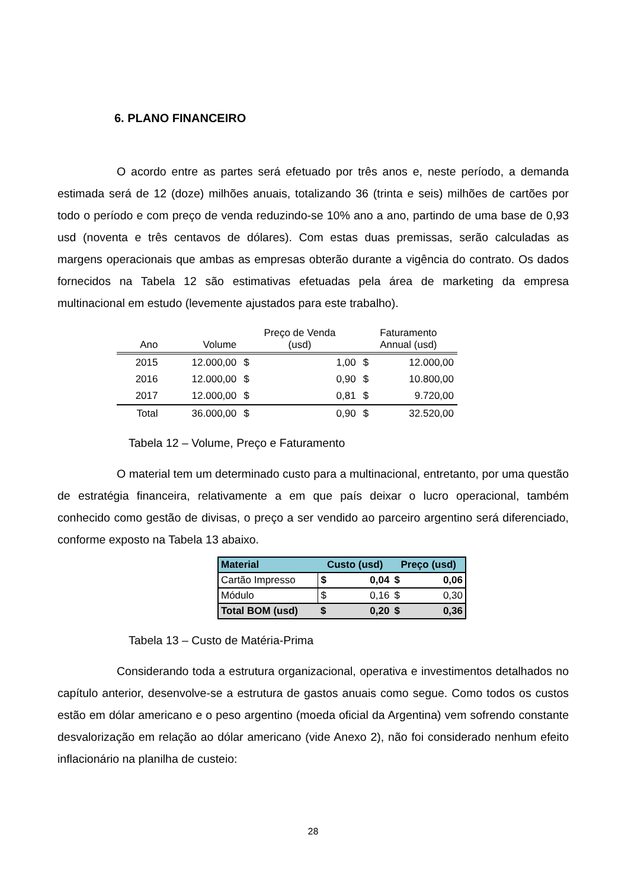6. PLANO FINANCEIRO
O acordo entre as partes será efetuado por três anos e, neste período, a demanda estimada será de 12 (doze) milhões anuais, totalizando 36 (trinta e seis) milhões de cartões por todo o período e com preço de venda reduzindo-se 10% ano a ano, partindo de uma base de 0,93 usd (noventa e três centavos de dólares). Com estas duas premissas, serão calculadas as margens operacionais que ambas as empresas obterão durante a vigência do contrato. Os dados fornecidos na Tabela 12 são estimativas efetuadas pela área de marketing da empresa multinacional em estudo (levemente ajustados para este trabalho).
| Ano | Volume | Preço de Venda (usd) | | Faturamento Annual (usd) | |
| --- | --- | --- | --- | --- | --- |
| 2015 | 12.000,00 | $ | 1,00 | $ | 12.000,00 |
| 2016 | 12.000,00 | $ | 0,90 | $ | 10.800,00 |
| 2017 | 12.000,00 | $ | 0,81 | $ | 9.720,00 |
| Total | 36.000,00 | $ | 0,90 | $ | 32.520,00 |
Tabela 12 – Volume, Preço e Faturamento
O material tem um determinado custo para a multinacional, entretanto, por uma questão de estratégia financeira, relativamente a em que país deixar o lucro operacional, também conhecido como gestão de divisas, o preço a ser vendido ao parceiro argentino será diferenciado, conforme exposto na Tabela 13 abaixo.
| Material | Custo (usd) | | Preço (usd) | |
| --- | --- | --- | --- | --- |
| Cartão Impresso | $ | 0,04 | $ | 0,06 |
| Módulo | $ | 0,16 | $ | 0,30 |
| Total BOM (usd) | $ | 0,20 | $ | 0,36 |
Tabela 13 – Custo de Matéria-Prima
Considerando toda a estrutura organizacional, operativa e investimentos detalhados no capítulo anterior, desenvolve-se a estrutura de gastos anuais como segue. Como todos os custos estão em dólar americano e o peso argentino (moeda oficial da Argentina) vem sofrendo constante desvalorização em relação ao dólar americano (vide Anexo 2), não foi considerado nenhum efeito inflacionário na planilha de custeio:
28